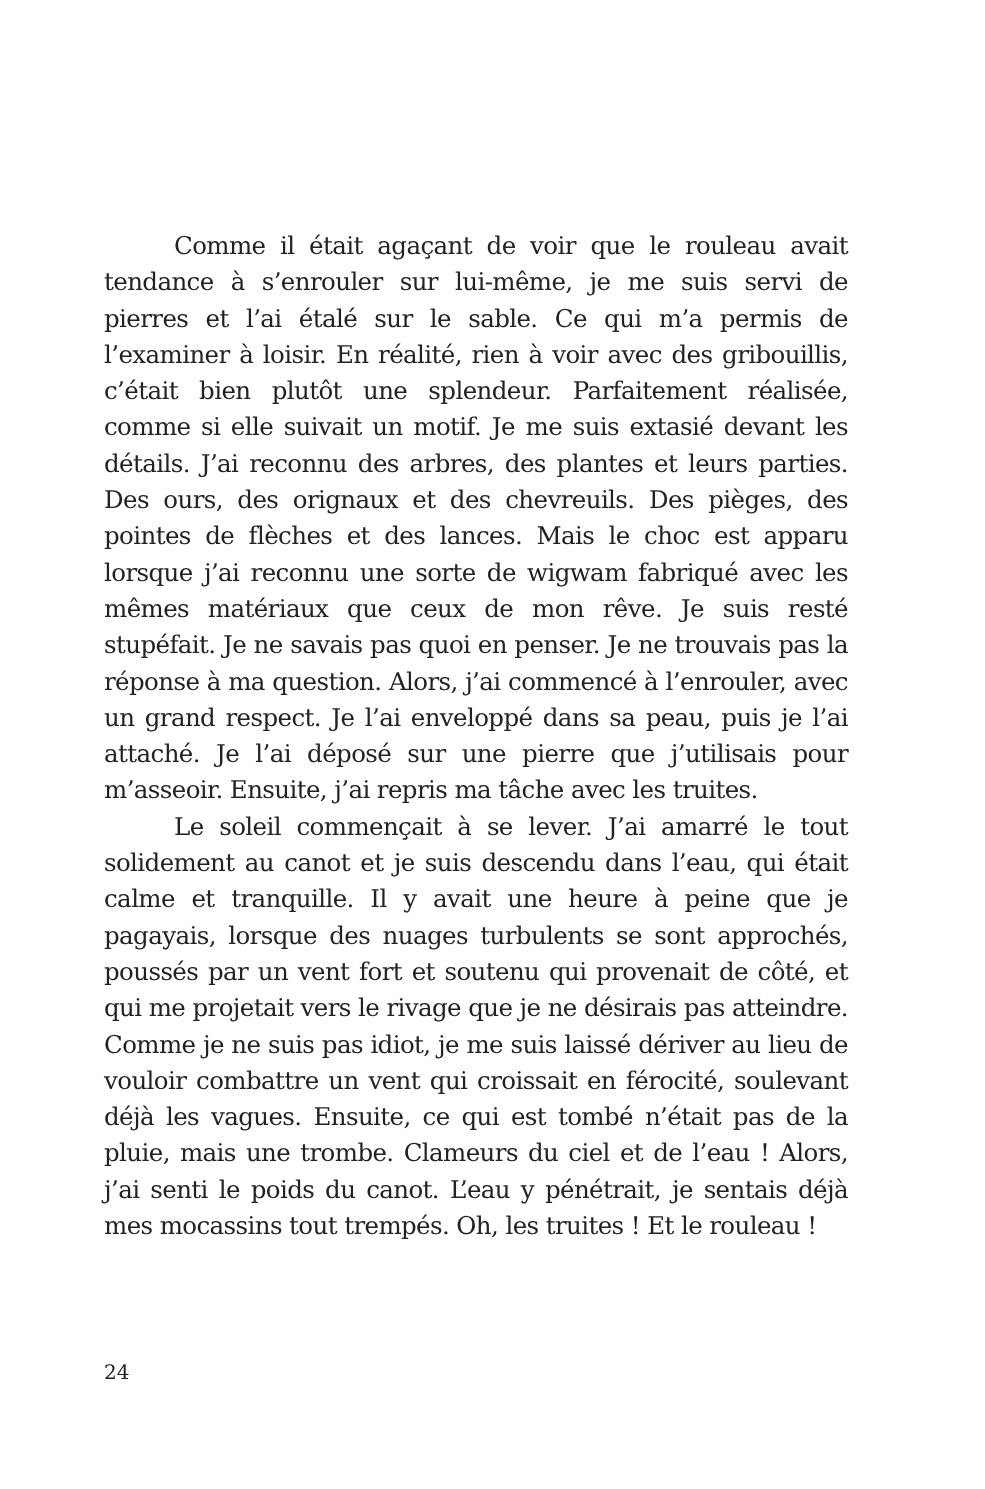Comme il était agaçant de voir que le rouleau avait tendance à s’enrouler sur lui-même, je me suis servi de pierres et l’ai étalé sur le sable. Ce qui m’a permis de l’examiner à loisir. En réalité, rien à voir avec des gribouillis, c’était bien plutôt une splendeur. Parfaitement réalisée, comme si elle suivait un motif. Je me suis extasié devant les détails. J’ai reconnu des arbres, des plantes et leurs parties. Des ours, des orignaux et des chevreuils. Des pièges, des pointes de flèches et des lances. Mais le choc est apparu lorsque j’ai reconnu une sorte de wigwam fabriqué avec les mêmes matériaux que ceux de mon rêve. Je suis resté stupéfait. Je ne savais pas quoi en penser. Je ne trouvais pas la réponse à ma question. Alors, j’ai commencé à l’enrouler, avec un grand respect. Je l’ai enveloppé dans sa peau, puis je l’ai attaché. Je l’ai déposé sur une pierre que j’utilisais pour m’asseoir. Ensuite, j’ai repris ma tâche avec les truites.
Le soleil commençait à se lever. J’ai amarré le tout solidement au canot et je suis descendu dans l’eau, qui était calme et tranquille. Il y avait une heure à peine que je pagayais, lorsque des nuages turbulents se sont approchés, poussés par un vent fort et soutenu qui provenait de côté, et qui me projetait vers le rivage que je ne désirais pas atteindre. Comme je ne suis pas idiot, je me suis laissé dériver au lieu de vouloir combattre un vent qui croissait en férocité, soulevant déjà les vagues. Ensuite, ce qui est tombé n’était pas de la pluie, mais une trombe. Clameurs du ciel et de l’eau ! Alors, j’ai senti le poids du canot. L’eau y pénétrait, je sentais déjà mes mocassins tout trempés. Oh, les truites ! Et le rouleau !
24